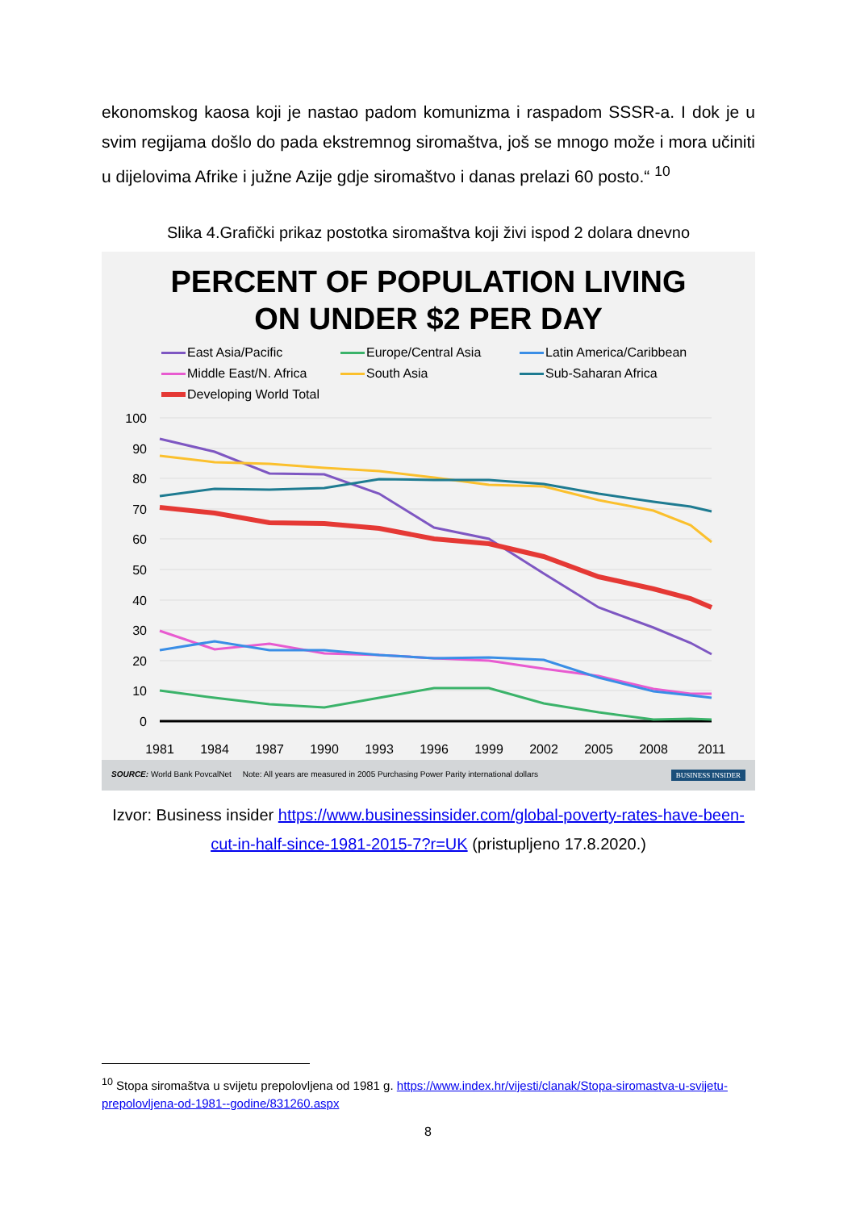ekonomskog kaosa koji je nastao padom komunizma i raspadom SSSR-a. I dok je u svim regijama došlo do pada ekstremnog siromaštva, još se mnogo može i mora učiniti u dijelovima Afrike i južne Azije gdje siromaštvo i danas prelazi 60 posto.“ <sup>10</sup>
Slika 4.Grafički prikaz postotka siromaštva koji živi ispod 2 dolara dnevno
PERCENT OF POPULATION LIVING
ON UNDER $2 PER DAY
East Asia/Pacific Europe/Central Asia Latin America/Caribbean Middle East/N. Africa South Asia Sub-Saharan Africa Developing World Total
100
90
80
70
60
50
40
30
20
10
0
1981
1984
1987
1990
1993
1996
1999
2002
2005
2008
2011
SOURCE: World Bank PovcalNet Note: All years are measured in 2005 Purchasing Power Parity international dollars BUSINESS INSIDER
Izvor: Business insider https://www.businessinsider.com/global-poverty-rates-have-been-cut-in-half-since-1981-2015-7?r=UK (pristupljeno 17.8.2020.)
<sup>10</sup> Stopa siromaštva u svijetu prepolovljena od 1981 g. https://www.index.hr/vijesti/clanak/Stopa-siromastva-u-svijetu-prepolovljena-od-1981--godine/831260.aspx
8